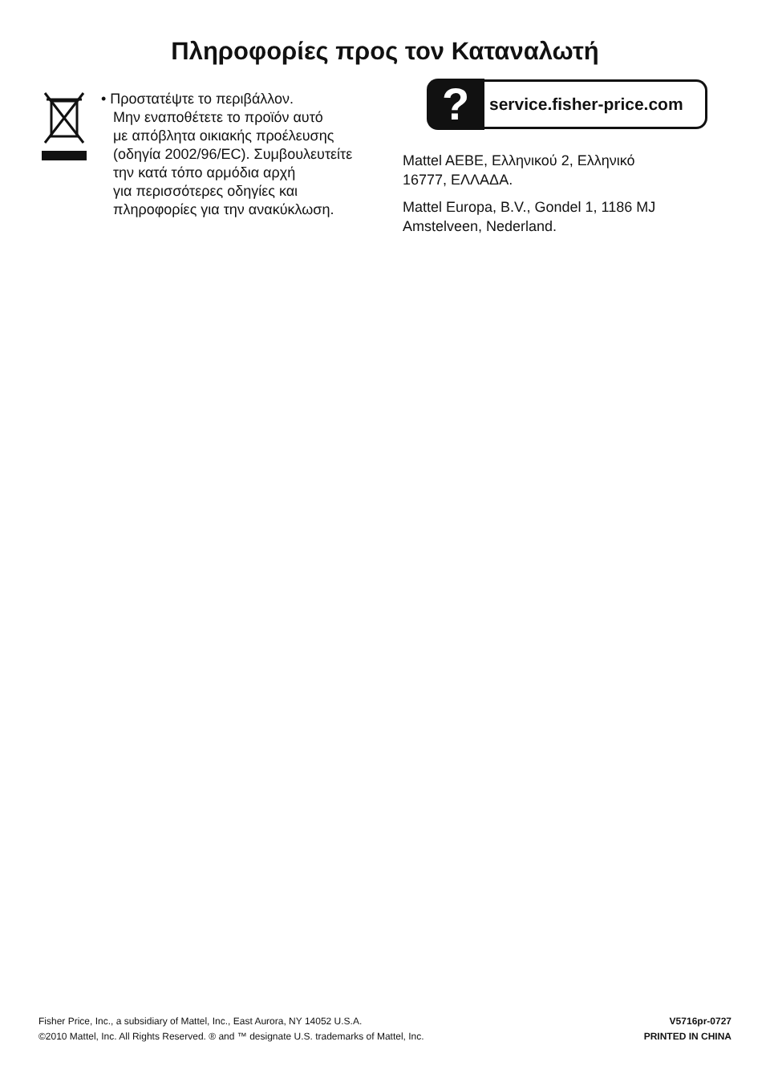Πληροφορίες προς τον Καταναλωτή
• Προστατέψτε το περιβάλλον.
Μην εναποθέτετε το προϊόν αυτό
με απόβλητα οικιακής προέλευσης
(οδηγία 2002/96/EC). Συμβουλευτείτε
την κατά τόπο αρμόδια αρχή
για περισσότερες οδηγίες και
πληροφορίες για την ανακύκλωση.
?
service.fisher-price.com
Mattel AEBE, Ελληνικού 2, Ελληνικό
16777, ΕΛΛΑΔΑ.
Mattel Europa, B.V., Gondel 1, 1186 MJ
Amstelveen, Nederland.
Fisher Price, Inc., a subsidiary of Mattel, Inc., East Aurora, NY 14052 U.S.A.
©2010 Mattel, Inc. All Rights Reserved. ® and ™ designate U.S. trademarks of Mattel, Inc.
V5716pr-0727
PRINTED IN CHINA